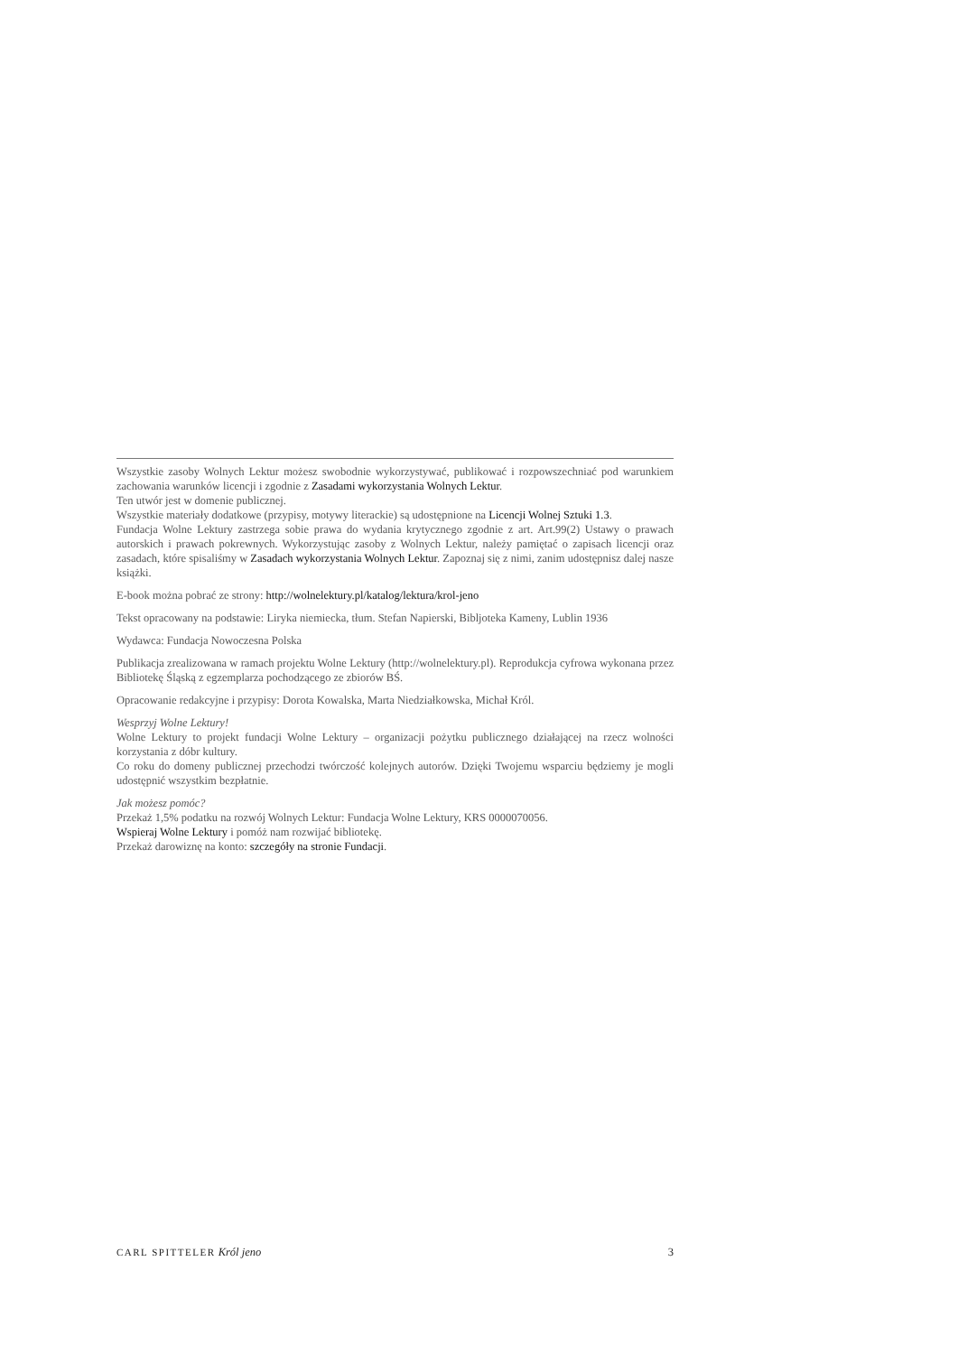Wszystkie zasoby Wolnych Lektur możesz swobodnie wykorzystywać, publikować i rozpowszechniać pod warunkiem zachowania warunków licencji i zgodnie z Zasadami wykorzystania Wolnych Lektur.
Ten utwór jest w domenie publicznej.
Wszystkie materiały dodatkowe (przypisy, motywy literackie) są udostępnione na Licencji Wolnej Sztuki 1.3.
Fundacja Wolne Lektury zastrzega sobie prawa do wydania krytycznego zgodnie z art. Art.99(2) Ustawy o prawach autorskich i prawach pokrewnych. Wykorzystując zasoby z Wolnych Lektur, należy pamiętać o zapisach licencji oraz zasadach, które spisaliśmy w Zasadach wykorzystania Wolnych Lektur. Zapoznaj się z nimi, zanim udostępnisz dalej nasze książki.
E-book można pobrać ze strony: http://wolnelektury.pl/katalog/lektura/krol-jeno
Tekst opracowany na podstawie: Liryka niemiecka, tłum. Stefan Napierski, Bibljoteka Kameny, Lublin 1936
Wydawca: Fundacja Nowoczesna Polska
Publikacja zrealizowana w ramach projektu Wolne Lektury (http://wolnelektury.pl). Reprodukcja cyfrowa wykonana przez Bibliotekę Śląską z egzemplarza pochodzącego ze zbiorów BŚ.
Opracowanie redakcyjne i przypisy: Dorota Kowalska, Marta Niedziałkowska, Michał Król.
Wesprzyj Wolne Lektury!
Wolne Lektury to projekt fundacji Wolne Lektury – organizacji pożytku publicznego działającej na rzecz wolności korzystania z dóbr kultury.
Co roku do domeny publicznej przechodzi twórczość kolejnych autorów. Dzięki Twojemu wsparciu będziemy je mogli udostępnić wszystkim bezpłatnie.
Jak możesz pomóc?
Przekaż 1,5% podatku na rozwój Wolnych Lektur: Fundacja Wolne Lektury, KRS 0000070056.
Wspieraj Wolne Lektury i pomóż nam rozwijać bibliotekę.
Przekaż darowiznę na konto: szczegóły na stronie Fundacji.
CARL SPITTELER Król jeno 3